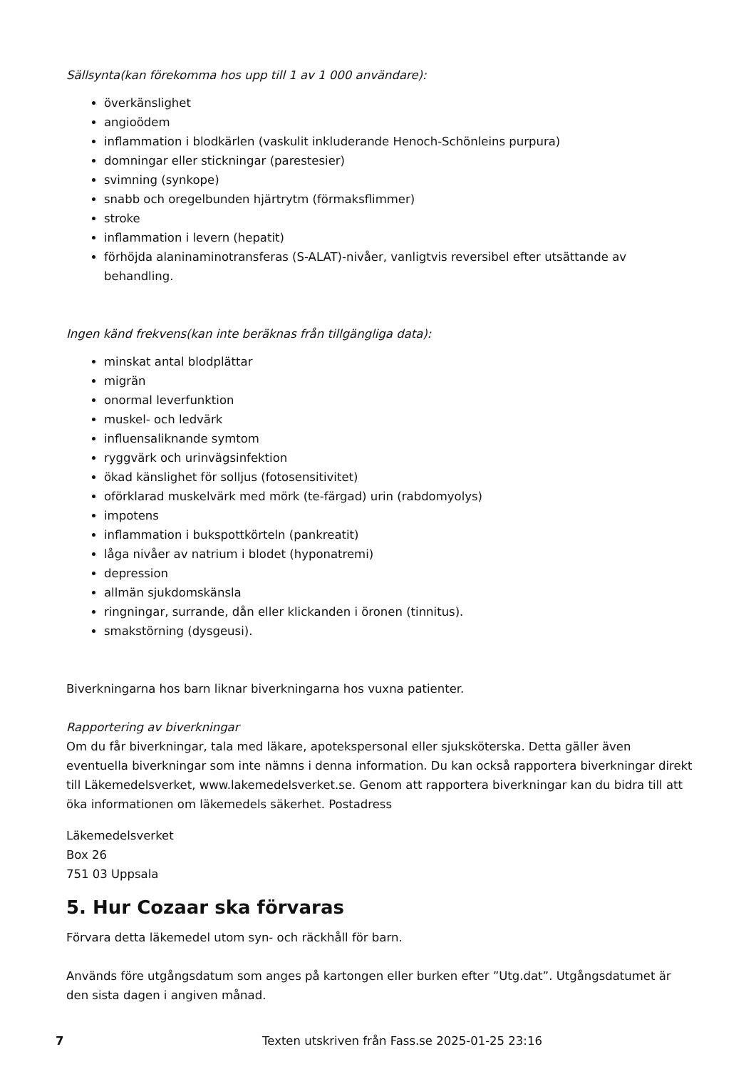Sällsynta(kan förekomma hos upp till 1 av 1 000 användare):
överkänslighet
angioödem
inflammation i blodkärlen (vaskulit inkluderande Henoch-Schönleins purpura)
domningar eller stickningar (parestesier)
svimning (synkope)
snabb och oregelbunden hjärtrytm (förmaksflimmer)
stroke
inflammation i levern (hepatit)
förhöjda alaninaminotransferas (S-ALAT)-nivåer, vanligtvis reversibel efter utsättande av behandling.
Ingen känd frekvens(kan inte beräknas från tillgängliga data):
minskat antal blodplättar
migrän
onormal leverfunktion
muskel- och ledvärk
influensaliknande symtom
ryggvärk och urinvägsinfektion
ökad känslighet för solljus (fotosensitivitet)
oförklarad muskelvärk med mörk (te-färgad) urin (rabdomyolys)
impotens
inflammation i bukspottkörteln (pankreatit)
låga nivåer av natrium i blodet (hyponatremi)
depression
allmän sjukdomskänsla
ringningar, surrande, dån eller klickanden i öronen (tinnitus).
smakstörning (dysgeusi).
Biverkningarna hos barn liknar biverkningarna hos vuxna patienter.
Rapportering av biverkningar
Om du får biverkningar, tala med läkare, apotekspersonal eller sjuksköterska. Detta gäller även eventuella biverkningar som inte nämns i denna information. Du kan också rapportera biverkningar direkt till Läkemedelsverket, www.lakemedelsverket.se. Genom att rapportera biverkningar kan du bidra till att öka informationen om läkemedels säkerhet. Postadress
Läkemedelsverket
Box 26
751 03 Uppsala
5. Hur Cozaar ska förvaras
Förvara detta läkemedel utom syn- och räckhåll för barn.
Används före utgångsdatum som anges på kartongen eller burken efter ”Utg.dat”. Utgångsdatumet är den sista dagen i angiven månad.
7 Texten utskriven från Fass.se 2025-01-25 23:16